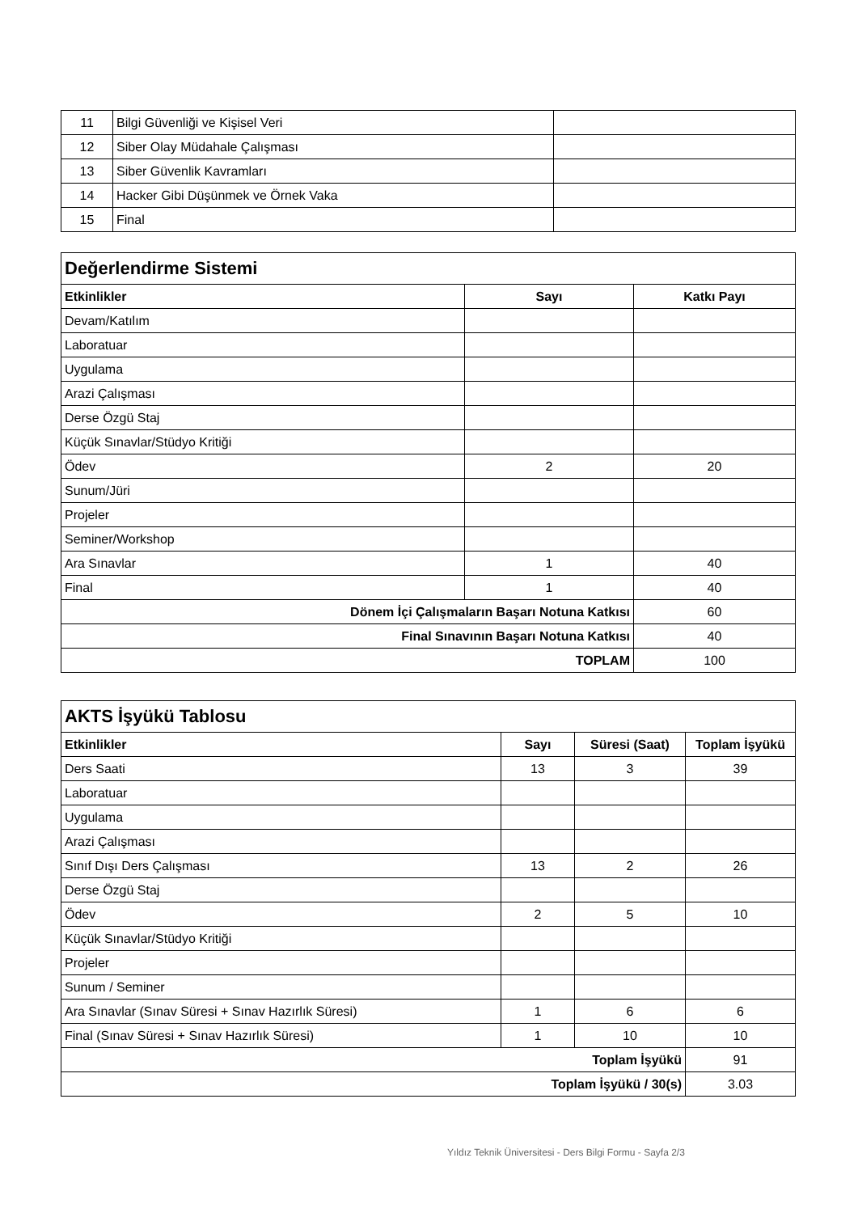| 11 | Bilgi Güvenliği ve Kişisel Veri | |
| 12 | Siber Olay Müdahale Çalışması | |
| 13 | Siber Güvenlik Kavramları | |
| 14 | Hacker Gibi Düşünmek ve Örnek Vaka | |
| 15 | Final | |
| Değerlendirme Sistemi | | |
| Etkinlikler | Sayı | Katkı Payı |
| Devam/Katılım | | |
| Laboratuar | | |
| Uygulama | | |
| Arazi Çalışması | | |
| Derse Özgü Staj | | |
| Küçük Sınavlar/Stüdyo Kritiği | | |
| Ödev | 2 | 20 |
| Sunum/Jüri | | |
| Projeler | | |
| Seminer/Workshop | | |
| Ara Sınavlar | 1 | 40 |
| Final | 1 | 40 |
| Dönem İçi Çalışmaların Başarı Notuna Katkısı | | 60 |
| Final Sınavının Başarı Notuna Katkısı | | 40 |
| TOPLAM | | 100 |
| AKTS İşyükü Tablosu | | | |
| Etkinlikler | Sayı | Süresi (Saat) | Toplam İşyükü |
| Ders Saati | 13 | 3 | 39 |
| Laboratuar | | | |
| Uygulama | | | |
| Arazi Çalışması | | | |
| Sınıf Dışı Ders Çalışması | 13 | 2 | 26 |
| Derse Özgü Staj | | | |
| Ödev | 2 | 5 | 10 |
| Küçük Sınavlar/Stüdyo Kritiği | | | |
| Projeler | | | |
| Sunum / Seminer | | | |
| Ara Sınavlar (Sınav Süresi + Sınav Hazırlık Süresi) | 1 | 6 | 6 |
| Final (Sınav Süresi + Sınav Hazırlık Süresi) | 1 | 10 | 10 |
| Toplam İşyükü | | | 91 |
| Toplam İşyükü / 30(s) | | | 3.03 |
Yıldız Teknik Üniversitesi - Ders Bilgi Formu - Sayfa 2/3